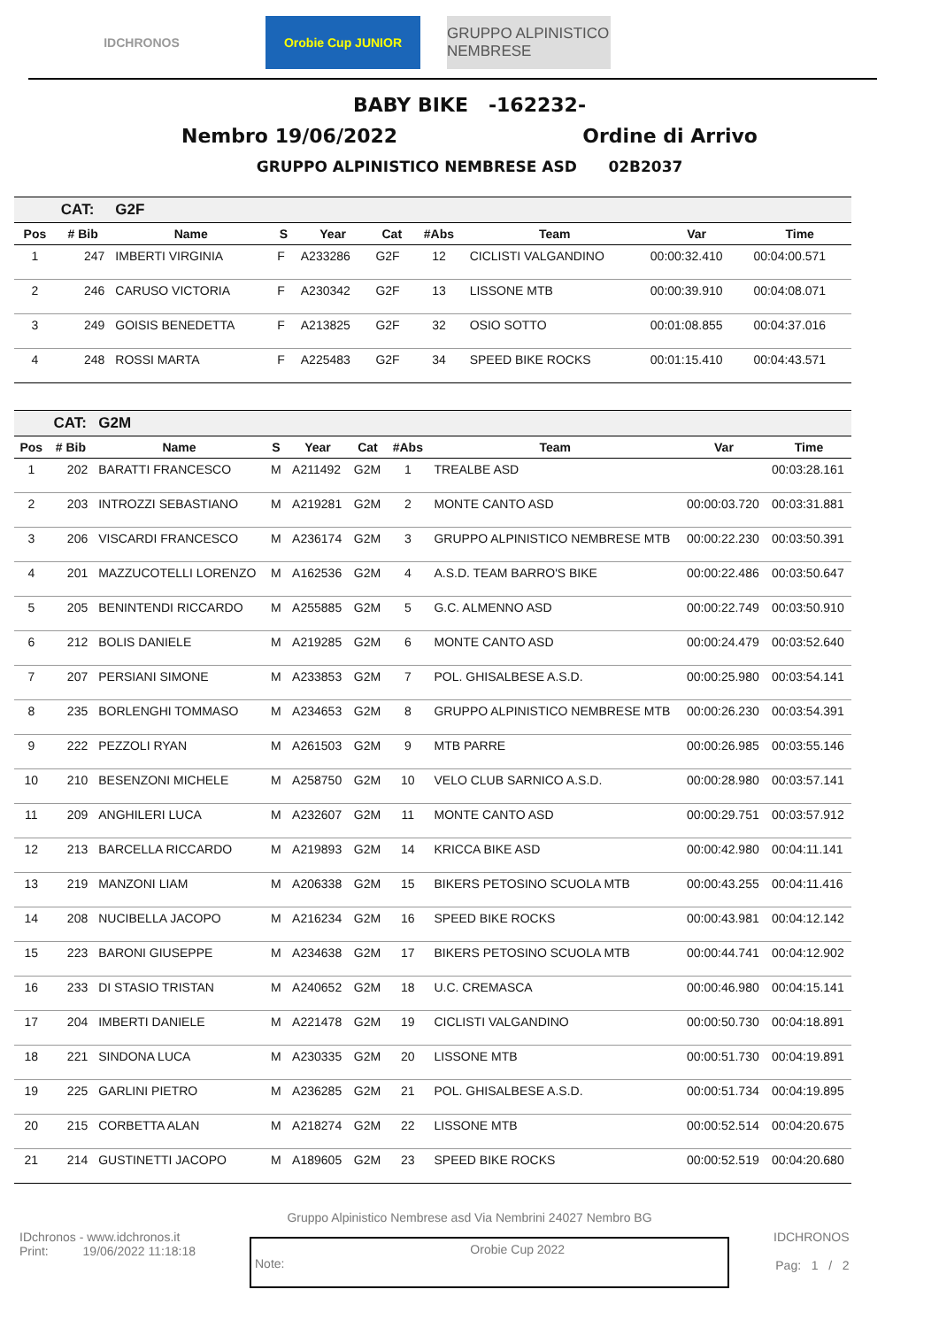IDCHRONOS Orobie Cup JUNIOR
GRUPPO ALPINISTICO NEMBRESE
BABY BIKE -162232-
Nembro 19/06/2022 Ordine di Arrivo
GRUPPO ALPINISTICO NEMBRESE ASD 02B2037
| | CAT: | G2F | | | | | | | |
| Pos | # Bib | Name | S | Year | Cat | #Abs | Team | Var | Time |
| 1 | 247 | IMBERTI VIRGINIA | F | A233286 | G2F | 12 | CICLISTI VALGANDINO | 00:00:32.410 | 00:04:00.571 |
| 2 | 246 | CARUSO VICTORIA | F | A230342 | G2F | 13 | LISSONE MTB | 00:00:39.910 | 00:04:08.071 |
| 3 | 249 | GOISIS BENEDETTA | F | A213825 | G2F | 32 | OSIO SOTTO | 00:01:08.855 | 00:04:37.016 |
| 4 | 248 | ROSSI MARTA | F | A225483 | G2F | 34 | SPEED BIKE ROCKS | 00:01:15.410 | 00:04:43.571 |
| | CAT: | G2M | | | | | | | |
| Pos | # Bib | Name | S | Year | Cat | #Abs | Team | Var | Time |
| 1 | 202 | BARATTI FRANCESCO | M | A211492 | G2M | 1 | TREALBE ASD | | 00:03:28.161 |
| 2 | 203 | INTROZZI SEBASTIANO | M | A219281 | G2M | 2 | MONTE CANTO ASD | 00:00:03.720 | 00:03:31.881 |
| 3 | 206 | VISCARDI FRANCESCO | M | A236174 | G2M | 3 | GRUPPO ALPINISTICO NEMBRESE MTB | 00:00:22.230 | 00:03:50.391 |
| 4 | 201 | MAZZUCOTELLI LORENZO | M | A162536 | G2M | 4 | A.S.D. TEAM BARRO'S BIKE | 00:00:22.486 | 00:03:50.647 |
| 5 | 205 | BENINTENDI RICCARDO | M | A255885 | G2M | 5 | G.C. ALMENNO ASD | 00:00:22.749 | 00:03:50.910 |
| 6 | 212 | BOLIS DANIELE | M | A219285 | G2M | 6 | MONTE CANTO ASD | 00:00:24.479 | 00:03:52.640 |
| 7 | 207 | PERSIANI SIMONE | M | A233853 | G2M | 7 | POL. GHISALBESE A.S.D. | 00:00:25.980 | 00:03:54.141 |
| 8 | 235 | BORLENGHI TOMMASO | M | A234653 | G2M | 8 | GRUPPO ALPINISTICO NEMBRESE MTB | 00:00:26.230 | 00:03:54.391 |
| 9 | 222 | PEZZOLI RYAN | M | A261503 | G2M | 9 | MTB PARRE | 00:00:26.985 | 00:03:55.146 |
| 10 | 210 | BESENZONI MICHELE | M | A258750 | G2M | 10 | VELO CLUB SARNICO A.S.D. | 00:00:28.980 | 00:03:57.141 |
| 11 | 209 | ANGHILERI LUCA | M | A232607 | G2M | 11 | MONTE CANTO ASD | 00:00:29.751 | 00:03:57.912 |
| 12 | 213 | BARCELLA RICCARDO | M | A219893 | G2M | 14 | KRICCA BIKE ASD | 00:00:42.980 | 00:04:11.141 |
| 13 | 219 | MANZONI LIAM | M | A206338 | G2M | 15 | BIKERS PETOSINO SCUOLA MTB | 00:00:43.255 | 00:04:11.416 |
| 14 | 208 | NUCIBELLA JACOPO | M | A216234 | G2M | 16 | SPEED BIKE ROCKS | 00:00:43.981 | 00:04:12.142 |
| 15 | 223 | BARONI GIUSEPPE | M | A234638 | G2M | 17 | BIKERS PETOSINO SCUOLA MTB | 00:00:44.741 | 00:04:12.902 |
| 16 | 233 | DI STASIO TRISTAN | M | A240652 | G2M | 18 | U.C. CREMASCA | 00:00:46.980 | 00:04:15.141 |
| 17 | 204 | IMBERTI DANIELE | M | A221478 | G2M | 19 | CICLISTI VALGANDINO | 00:00:50.730 | 00:04:18.891 |
| 18 | 221 | SINDONA LUCA | M | A230335 | G2M | 20 | LISSONE MTB | 00:00:51.730 | 00:04:19.891 |
| 19 | 225 | GARLINI PIETRO | M | A236285 | G2M | 21 | POL. GHISALBESE A.S.D. | 00:00:51.734 | 00:04:19.895 |
| 20 | 215 | CORBETTA ALAN | M | A218274 | G2M | 22 | LISSONE MTB | 00:00:52.514 | 00:04:20.675 |
| 21 | 214 | GUSTINETTI JACOPO | M | A189605 | G2M | 23 | SPEED BIKE ROCKS | 00:00:52.519 | 00:04:20.680 |
Gruppo Alpinistico Nembrese asd Via Nembrini 24027 Nembro BG
IDchronos - www.idchronos.it
Print: 19/06/2022 11:18:18
Note: Orobie Cup 2022
IDCHRONOS
Pag: 1 / 2